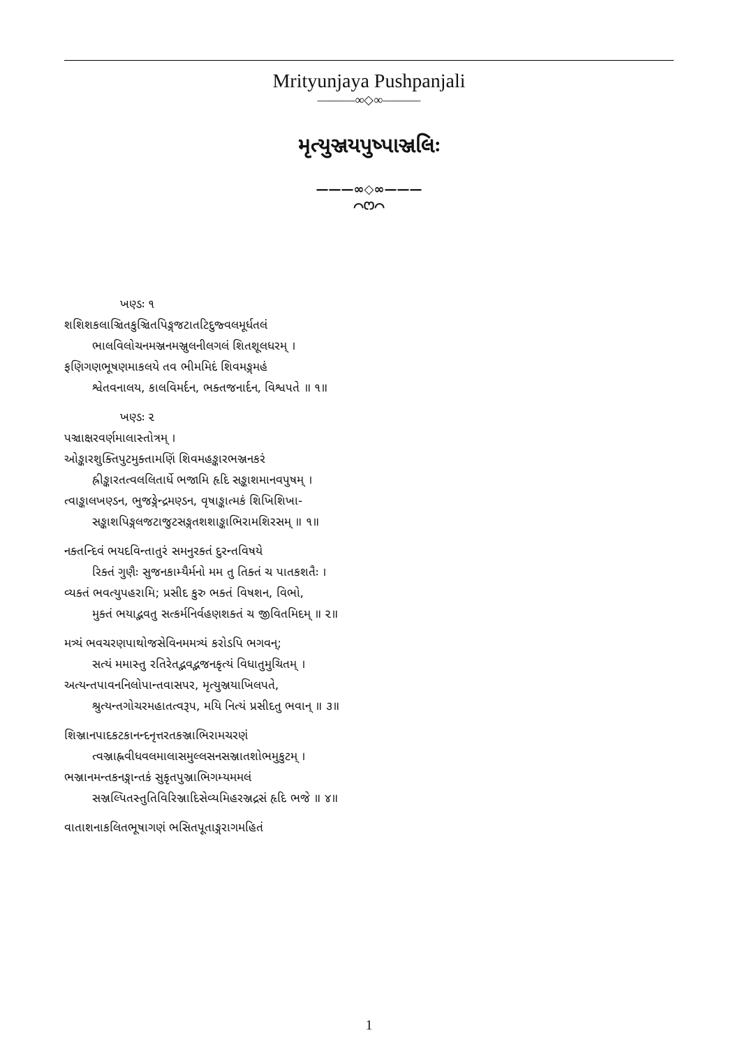Mrityunjaya Pushpanjali
———∞◇∞———
મૃત્યુઞ્જયપુષ્પાઞ્જલિઃ
———∞◇∞———
⌒ෆ⌒
ખણ્ડઃ ૧
શશિશકલાઞ્ચિતકુઞ્ચિતપિઙ્ગજટાતટિદુજ્વલમૂર્ધતલં
ભાલવિલોચનમઞ્જનમઞ્જુલનીલગલં શિતશૂલધરમ્ ।
ફણિગણભૂષણમાકલયે તવ ભીમમિદં શિવમઙ્ગમહં
શ્વેતવનાલય, કાલવિમર્દન, ભક્તજનાર્દન, વિશ્વપતે ॥ ૧॥
ખણ્ડઃ ૨
પઞ્ચાક્ષરવર્ણમાલાસ્તોત્રમ્ ।
ઓઙ્કારશુક્તિપુટમુક્તામણિં શિવમહઙ્કારભઞ્જનકરં
હ્રીઙ્કારતત્વલલિતાર્ધે ભજામિ હૃદિ સઙ્કાશમાનવપુષમ્ ।
ત્વાઙ્કાલખણ્ડન, ભુજઙ્ગેન્દ્રમણ્ડન, વૃષાઙ્કાત્મકં શિખિશિખા-
સઙ્કાશપિઙ્ગલજટાજુટસઙ્ગતશશાઙ્કાભિરામશિરસમ્ ॥ ૧॥
નક્તન્દિવં ભયદવિન્તાતુરં સમનુરક્તં દુરન્તવિષયે
રિક્તં ગુણૈઃ સુજનકામ્યૈર્મનો મમ તુ તિક્તં ચ પાતકશતૈઃ ।
વ્યક્તં ભવત્યુપહરામિ; પ્રસીદ કુરુ ભક્તં વિષશન, વિભો,
મુક્તં ભયાદ્ભવતુ સત્કર્મનિર્વહણશક્તં ચ જીવિતમિદમ્ ॥ ૨॥
મત્ર્યં ભવચરણપાથોજસેવિનમમત્ર્યં કરોડપિ ભગવન્;
સત્યં મમાસ્તુ રતિરેતદ્ભવદ્ભજનકૃત્યં વિધાતુમુચિતમ્ ।
અત્યન્તપાવનનિલોપાન્તવાસપર, મૃત્યુઞ્જયાખિલપતે,
શ્રુત્યન્તગોચરમહાતત્વરૂપ, મયિ નિત્યં પ્રસીદતુ ભવાન્ ॥ ૩॥
શિઞ્જાનપાદકટકાનન્દનૃત્તરતકઞ્જાભિરામચરણં
ત્વઞ્જાહ્નવીધવલમાલાસમુલ્લસનસઞ્જાતશોભમુકુટમ્ ।
ભઞ્જાનમન્તકનઙ્ગાન્તકં સુકૃતપુઞ્જાભિગમ્યમમલં
સઞ્જલ્પિતસ્તુતિવિરિઞ્જાદિસેવ્યમિહરઞ્જદ્રસં હૃદિ ભજે ॥ ૪॥
વાતાશનાકલિતભૂષાગણં ભસિતપૂતાઙ્ગરાગમહિતં
1